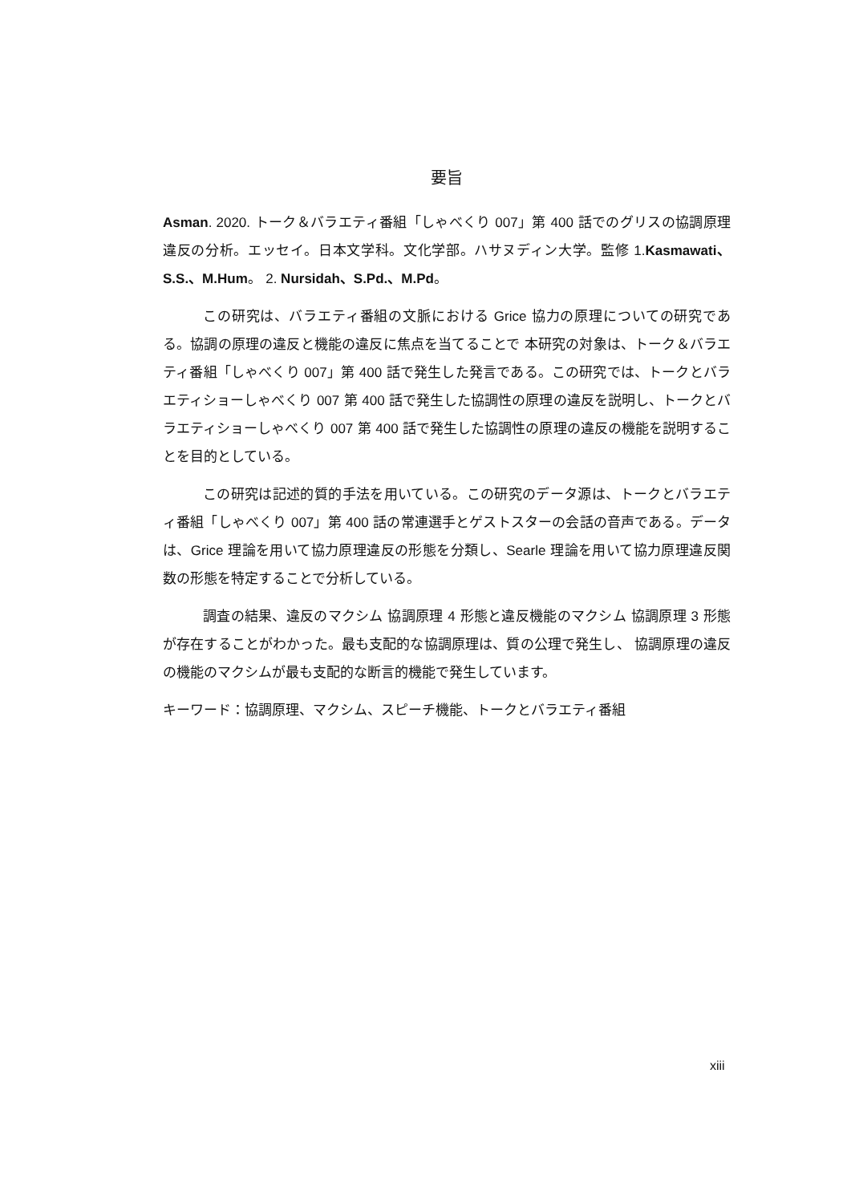要旨
Asman. 2020. トーク＆バラエティ番組「しゃべくり 007」第 400 話でのグリスの協調原理違反の分析。エッセイ。日本文学科。文化学部。ハサヌディン大学。監修 1.Kasmawati、S.S.、M.Hum。 2. Nursidah、S.Pd.、M.Pd。
この研究は、バラエティ番組の文脈における Grice 協力の原理についての研究である。協調の原理の違反と機能の違反に焦点を当てることで 本研究の対象は、トーク＆バラエティ番組「しゃべくり 007」第 400 話で発生した発言である。この研究では、トークとバラエティショーしゃべくり 007 第 400 話で発生した協調性の原理の違反を説明し、トークとバラエティショーしゃべくり 007 第 400 話で発生した協調性の原理の違反の機能を説明することを目的としている。
この研究は記述的質的手法を用いている。この研究のデータ源は、トークとバラエティ番組「しゃべくり 007」第 400 話の常連選手とゲストスターの会話の音声である。データは、Grice 理論を用いて協力原理違反の形態を分類し、Searle 理論を用いて協力原理違反関数の形態を特定することで分析している。
調査の結果、違反のマクシム 協調原理 4 形態と違反機能のマクシム 協調原理 3 形態が存在することがわかった。最も支配的な協調原理は、質の公理で発生し、 協調原理の違反の機能のマクシムが最も支配的な断言的機能で発生しています。
キーワード：協調原理、マクシム、スピーチ機能、トークとバラエティ番組
xiii